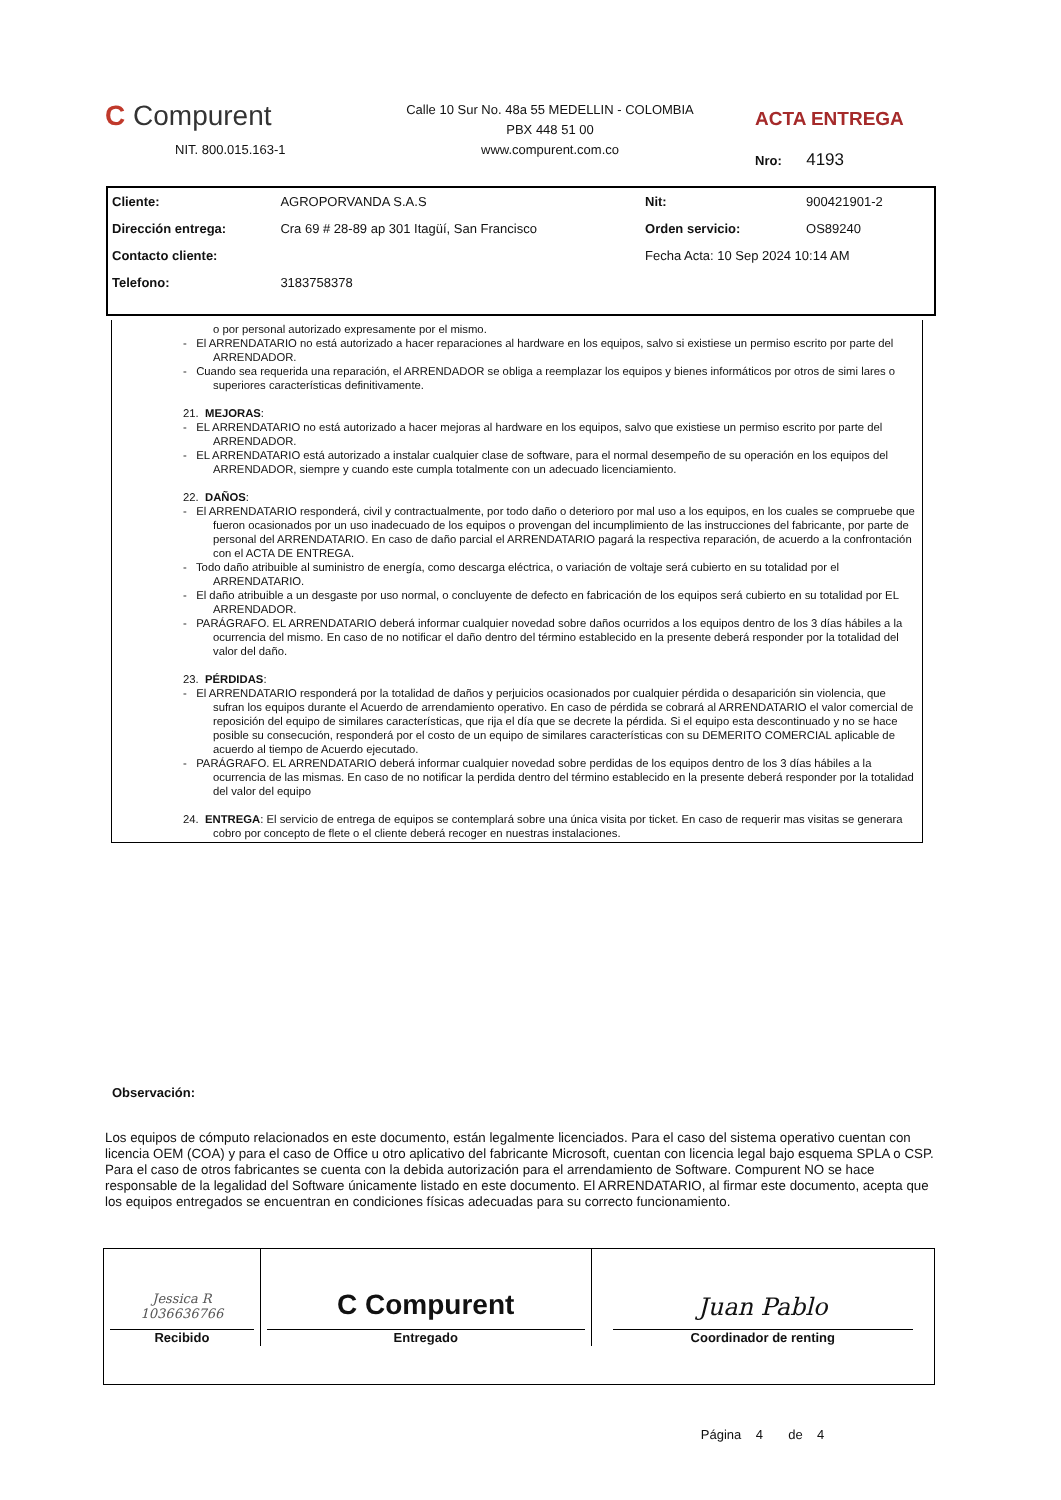C Compurent
NIT. 800.015.163-1
Calle 10 Sur No. 48a 55 MEDELLIN - COLOMBIA
PBX 448 51 00
www.compurent.com.co
ACTA ENTREGA
Nro: 4193
| Cliente: | AGROPORVANDA S.A.S | Nit: | 900421901-2 |
| Dirección entrega: | Cra 69 # 28-89 ap 301 Itagüí, San Francisco | Orden servicio: | OS89240 |
| Contacto cliente: | | Fecha Acta: 10 Sep 2024 10:14 AM | |
| Telefono: | 3183758378 | | |
o por personal autorizado expresamente por el mismo.
- El ARRENDATARIO no está autorizado a hacer reparaciones al hardware en los equipos, salvo si existiese un permiso escrito por parte del ARRENDADOR.
- Cuando sea requerida una reparación, el ARRENDADOR se obliga a reemplazar los equipos y bienes informáticos por otros de simi lares o superiores características definitivamente.
21. MEJORAS:
- EL ARRENDATARIO no está autorizado a hacer mejoras al hardware en los equipos, salvo que existiese un permiso escrito por parte del ARRENDADOR.
- EL ARRENDATARIO está autorizado a instalar cualquier clase de software, para el normal desempeño de su operación en los equipos del ARRENDADOR, siempre y cuando este cumpla totalmente con un adecuado licenciamiento.
22. DAÑOS:
- El ARRENDATARIO responderá, civil y contractualmente, por todo daño o deterioro por mal uso a los equipos, en los cuales se compruebe que fueron ocasionados por un uso inadecuado de los equipos o provengan del incumplimiento de las instrucciones del fabricante, por parte de personal del ARRENDATARIO. En caso de daño parcial el ARRENDATARIO pagará la respectiva reparación, de acuerdo a la confrontación con el ACTA DE ENTREGA.
- Todo daño atribuible al suministro de energía, como descarga eléctrica, o variación de voltaje será cubierto en su totalidad por el ARRENDATARIO.
- El daño atribuible a un desgaste por uso normal, o concluyente de defecto en fabricación de los equipos será cubierto en su totalidad por EL ARRENDADOR.
- PARÁGRAFO. EL ARRENDATARIO deberá informar cualquier novedad sobre daños ocurridos a los equipos dentro de los 3 días hábiles a la ocurrencia del mismo. En caso de no notificar el daño dentro del término establecido en la presente deberá responder por la totalidad del valor del daño.
23. PÉRDIDAS:
- El ARRENDATARIO responderá por la totalidad de daños y perjuicios ocasionados por cualquier pérdida o desaparición sin violencia, que sufran los equipos durante el Acuerdo de arrendamiento operativo. En caso de pérdida se cobrará al ARRENDATARIO el valor comercial de reposición del equipo de similares características, que rija el día que se decrete la pérdida. Si el equipo esta descontinuado y no se hace posible su consecución, responderá por el costo de un equipo de similares características con su DEMERITO COMERCIAL aplicable de acuerdo al tiempo de Acuerdo ejecutado.
- PARÁGRAFO. EL ARRENDATARIO deberá informar cualquier novedad sobre perdidas de los equipos dentro de los 3 días hábiles a la ocurrencia de las mismas. En caso de no notificar la perdida dentro del término establecido en la presente deberá responder por la totalidad del valor del equipo
24. ENTREGA: El servicio de entrega de equipos se contemplará sobre una única visita por ticket. En caso de requerir mas visitas se generara cobro por concepto de flete o el cliente deberá recoger en nuestras instalaciones.
Observación:
Los equipos de cómputo relacionados en este documento, están legalmente licenciados. Para el caso del sistema operativo cuentan con licencia OEM (COA) y para el caso de Office u otro aplicativo del fabricante Microsoft, cuentan con licencia legal bajo esquema SPLA o CSP. Para el caso de otros fabricantes se cuenta con la debida autorización para el arrendamiento de Software. Compurent NO se hace responsable de la legalidad del Software únicamente listado en este documento. El ARRENDATARIO, al firmar este documento, acepta que los equipos entregados se encuentran en condiciones físicas adecuadas para su correcto funcionamiento.
| Jessica R 1036636766 Recibido | C Compurent Entregado | Juan Pablo Coordinador de renting |
| | | Página 4 de 4 |